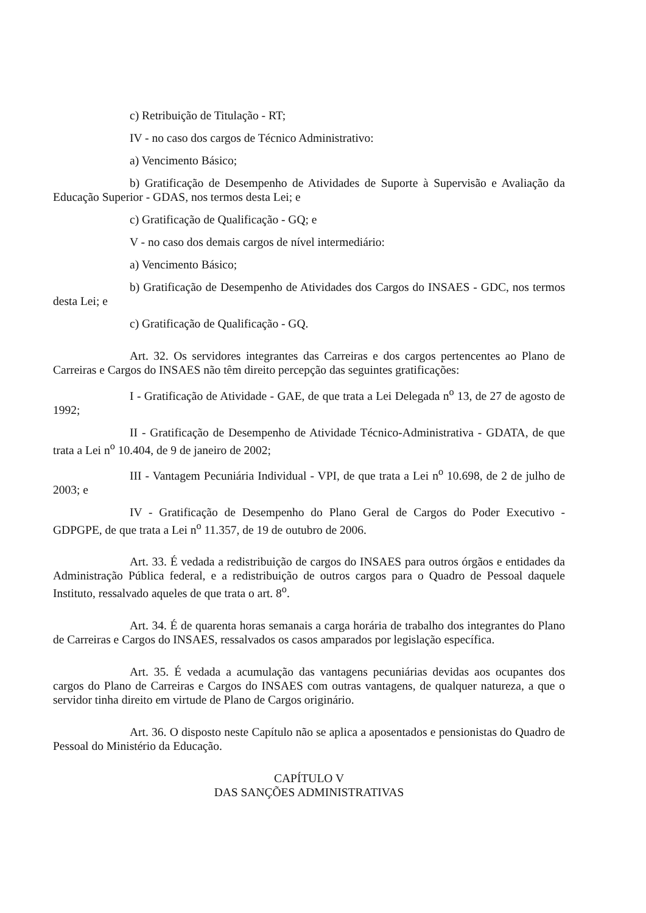c) Retribuição de Titulação - RT;
IV - no caso dos cargos de Técnico Administrativo:
a) Vencimento Básico;
b) Gratificação de Desempenho de Atividades de Suporte à Supervisão e Avaliação da Educação Superior - GDAS, nos termos desta Lei; e
c) Gratificação de Qualificação - GQ; e
V - no caso dos demais cargos de nível intermediário:
a) Vencimento Básico;
b) Gratificação de Desempenho de Atividades dos Cargos do INSAES - GDC, nos termos desta Lei; e
c) Gratificação de Qualificação - GQ.
Art. 32. Os servidores integrantes das Carreiras e dos cargos pertencentes ao Plano de Carreiras e Cargos do INSAES não têm direito percepção das seguintes gratificações:
I - Gratificação de Atividade - GAE, de que trata a Lei Delegada n<sup>o</sup> 13, de 27 de agosto de 1992;
II - Gratificação de Desempenho de Atividade Técnico-Administrativa - GDATA, de que trata a Lei n<sup>o</sup> 10.404, de 9 de janeiro de 2002;
III - Vantagem Pecuniária Individual - VPI, de que trata a Lei n<sup>o</sup> 10.698, de 2 de julho de 2003; e
IV - Gratificação de Desempenho do Plano Geral de Cargos do Poder Executivo - GDPGPE, de que trata a Lei n<sup>o</sup> 11.357, de 19 de outubro de 2006.
Art. 33. É vedada a redistribuição de cargos do INSAES para outros órgãos e entidades da Administração Pública federal, e a redistribuição de outros cargos para o Quadro de Pessoal daquele Instituto, ressalvado aqueles de que trata o art. 8<sup>o</sup>.
Art. 34. É de quarenta horas semanais a carga horária de trabalho dos integrantes do Plano de Carreiras e Cargos do INSAES, ressalvados os casos amparados por legislação específica.
Art. 35. É vedada a acumulação das vantagens pecuniárias devidas aos ocupantes dos cargos do Plano de Carreiras e Cargos do INSAES com outras vantagens, de qualquer natureza, a que o servidor tinha direito em virtude de Plano de Cargos originário.
Art. 36. O disposto neste Capítulo não se aplica a aposentados e pensionistas do Quadro de Pessoal do Ministério da Educação.
CAPÍTULO V
DAS SANÇÕES ADMINISTRATIVAS